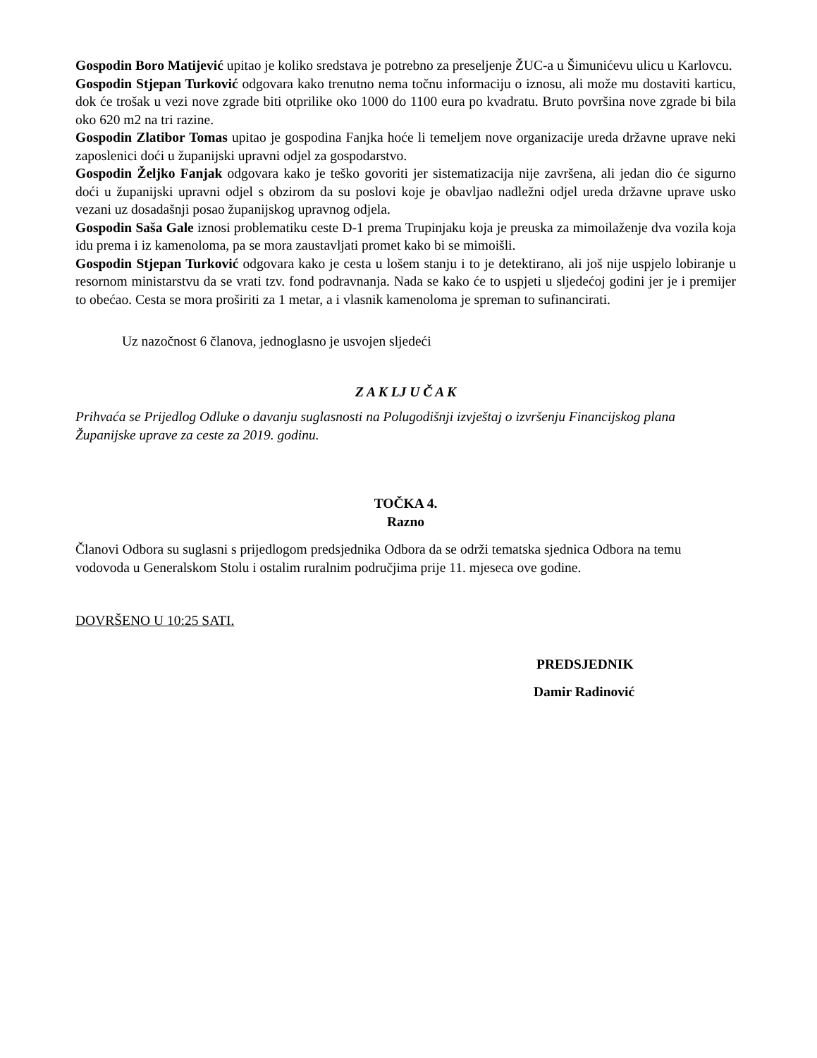Gospodin Boro Matijević upitao je koliko sredstava je potrebno za preseljenje ŽUC-a u Šimunićevu ulicu u Karlovcu.
Gospodin Stjepan Turković odgovara kako trenutno nema točnu informaciju o iznosu, ali može mu dostaviti karticu, dok će trošak u vezi nove zgrade biti otprilike oko 1000 do 1100 eura po kvadratu. Bruto površina nove zgrade bi bila oko 620 m2 na tri razine.
Gospodin Zlatibor Tomas upitao je gospodina Fanjka hoće li temeljem nove organizacije ureda državne uprave neki zaposlenici doći u županijski upravni odjel za gospodarstvo.
Gospodin Željko Fanjak odgovara kako je teško govoriti jer sistematizacija nije završena, ali jedan dio će sigurno doći u županijski upravni odjel s obzirom da su poslovi koje je obavljao nadležni odjel ureda državne uprave usko vezani uz dosadašnji posao županijskog upravnog odjela.
Gospodin Saša Gale iznosi problematiku ceste D-1 prema Trupinjaku koja je preuska za mimoilaženje dva vozila koja idu prema i iz kamenoloma, pa se mora zaustavljati promet kako bi se mimoišli.
Gospodin Stjepan Turković odgovara kako je cesta u lošem stanju i to je detektirano, ali još nije uspjelo lobiranje u resornom ministarstvu da se vrati tzv. fond podravnanja. Nada se kako će to uspjeti u sljedećoj godini jer je i premijer to obećao. Cesta se mora proširiti za 1 metar, a i vlasnik kamenoloma je spreman to sufinancirati.
Uz nazočnost 6 članova, jednoglasno je usvojen sljedeći
Z A K LJ U Č A K
Prihvaća se Prijedlog Odluke o davanju suglasnosti na Polugodišnji izvještaj o izvršenju Financijskog plana Županijske uprave za ceste za 2019. godinu.
TOČKA 4.
Razno
Članovi Odbora su suglasni s prijedlogom predsjednika Odbora da se održi tematska sjednica Odbora na temu vodovoda u Generalskom Stolu i ostalim ruralnim područjima prije 11. mjeseca ove godine.
DOVRŠENO U 10:25 SATI.
PREDSJEDNIK
Damir Radinović